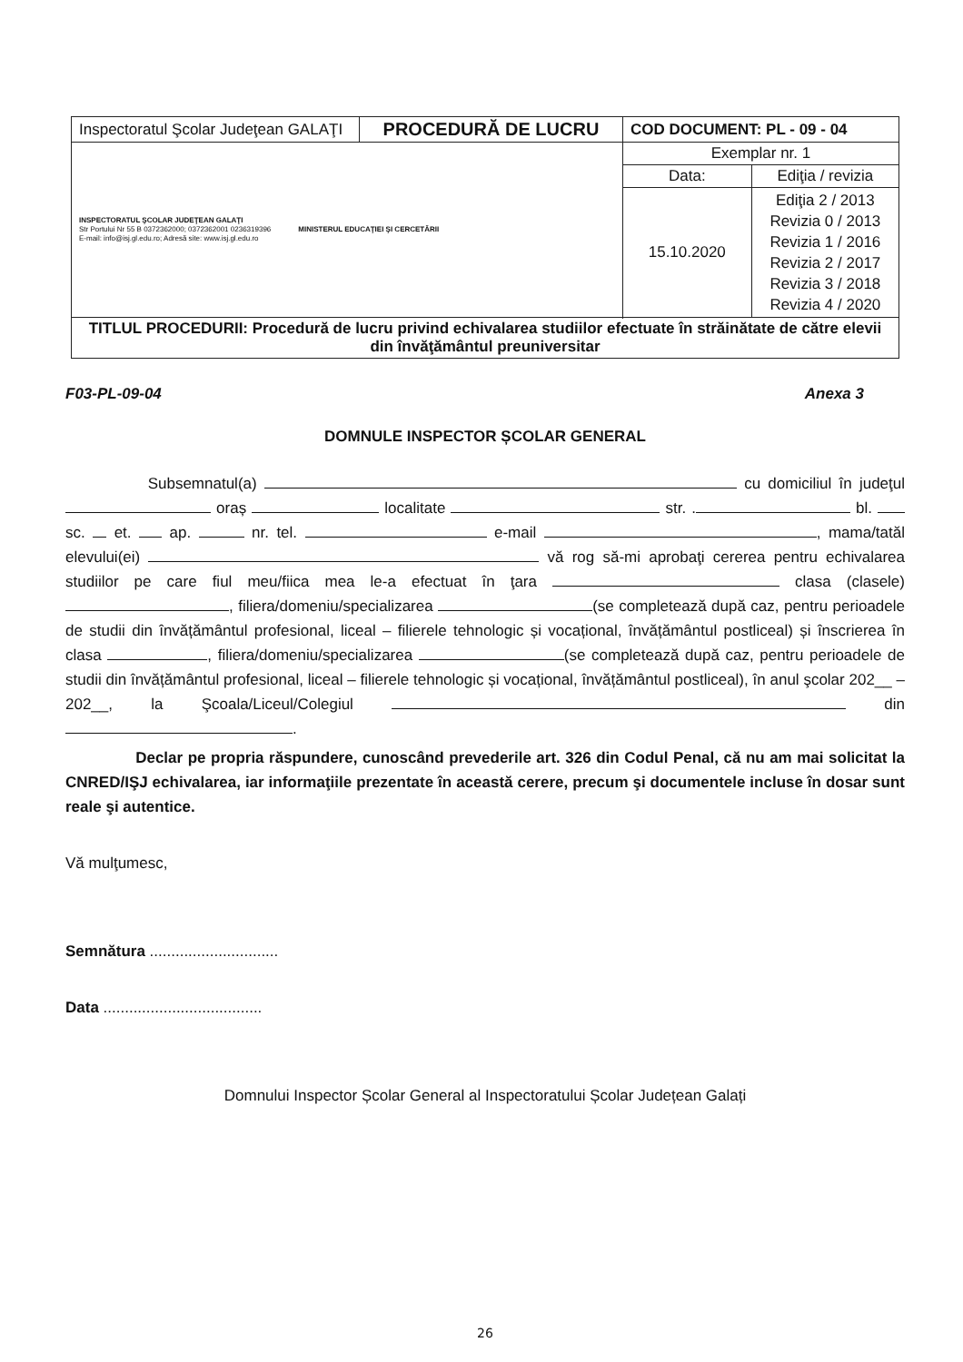| Inspectoratul Şcolar Judeţean GALAŢI | PROCEDURĂ DE LUCRU | COD DOCUMENT: PL - 09 - 04 | |
| INSPECTORATUL ŞCOLAR JUDEŢEAN GALAŢI Str Portului Nr 55 B 0372362000; 0372362001 0236319396 E-mail: info@isj.gl.edu.ro; Adresă site: www.isj.gl.edu.ro MINISTERUL EDUCAŢIEI ŞI CERCETĂRII | | Exemplar nr. 1 | |
| | | Data: | Ediţia / revizia |
| | | 15.10.2020 | Ediţia 2 / 2013 Revizia 0 / 2013 Revizia 1 / 2016 Revizia 2 / 2017 Revizia 3 / 2018 Revizia 4 / 2020 |
| TITLUL PROCEDURII: Procedură de lucru privind echivalarea studiilor efectuate în străinătate de către elevii din învăţământul preuniversitar | | | |
F03-PL-09-04 Anexa 3
DOMNULE INSPECTOR ȘCOLAR GENERAL
Subsemnatul(a) cu domiciliul în judeţul oraș localitate str. . bl. sc. et. ap. nr. tel. e-mail , mama/tatăl elevului(ei) vă rog să-mi aprobaţi cererea pentru echivalarea studiilor pe care fiul meu/fiica mea le-a efectuat în ţara clasa (clasele) , filiera/domeniu/specializarea (se completează după caz, pentru perioadele de studii din învățământul profesional, liceal – filierele tehnologic și vocațional, învățământul postliceal) și înscrierea în clasa , filiera/domeniu/specializarea (se completează după caz, pentru perioadele de studii din învățământul profesional, liceal – filierele tehnologic și vocațional, învățământul postliceal), în anul şcolar 202__ – 202__, la Şcoala/Liceul/Colegiul din .
Declar pe propria răspundere, cunoscând prevederile art. 326 din Codul Penal, că nu am mai solicitat la CNRED/IŞJ echivalarea, iar informaţiile prezentate în această cerere, precum şi documentele incluse în dosar sunt reale şi autentice.
Vă mulţumesc,
Semnătura ..............................
Data .....................................
Domnului Inspector Școlar General al Inspectoratului Școlar Județean Galați
26